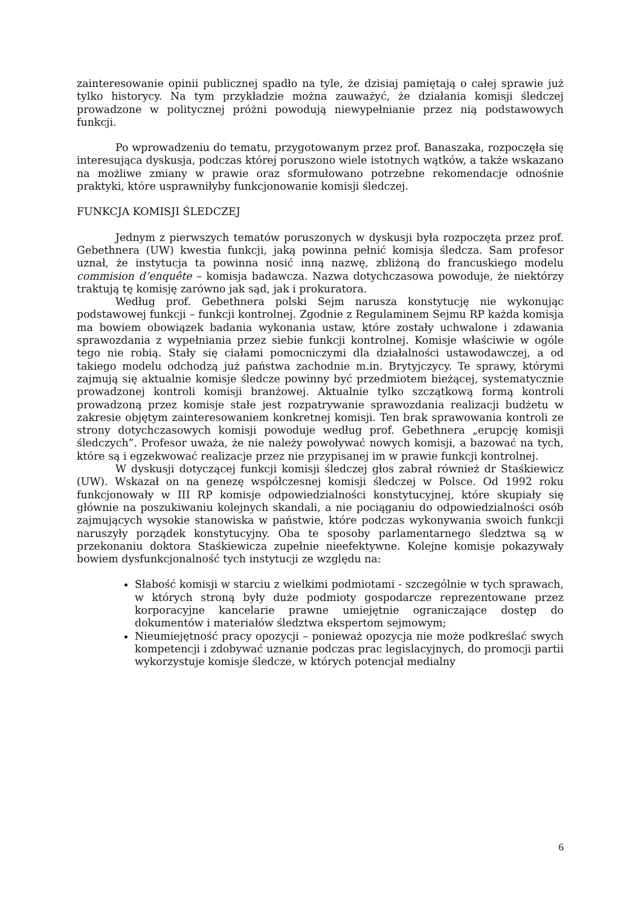zainteresowanie opinii publicznej spadło na tyle, że dzisiaj pamiętają o całej sprawie już tylko historycy. Na tym przykładzie można zauważyć, że działania komisji śledczej prowadzone w politycznej próżni powodują niewypełnianie przez nią podstawowych funkcji.
Po wprowadzeniu do tematu, przygotowanym przez prof. Banaszaka, rozpoczęła się interesująca dyskusja, podczas której poruszono wiele istotnych wątków, a także wskazano na możliwe zmiany w prawie oraz sformułowano potrzebne rekomendacje odnośnie praktyki, które usprawniłyby funkcjonowanie komisji śledczej.
FUNKCJA KOMISJI ŚLEDCZEJ
Jednym z pierwszych tematów poruszonych w dyskusji była rozpoczęta przez prof. Gebethnera (UW) kwestia funkcji, jaką powinna pełnić komisja śledcza. Sam profesor uznał, że instytucja ta powinna nosić inną nazwę, zbliżoną do francuskiego modelu commision d’enquête – komisja badawcza. Nazwa dotychczasowa powoduje, że niektórzy traktują tę komisję zarówno jak sąd, jak i prokuratora.
Według prof. Gebethnera polski Sejm narusza konstytucję nie wykonując podstawowej funkcji – funkcji kontrolnej. Zgodnie z Regulaminem Sejmu RP każda komisja ma bowiem obowiązek badania wykonania ustaw, które zostały uchwalone i zdawania sprawozdania z wypełniania przez siebie funkcji kontrolnej. Komisje właściwie w ogóle tego nie robią. Stały się ciałami pomocniczymi dla działalności ustawodawczej, a od takiego modelu odchodzą już państwa zachodnie m.in. Brytyjczycy. Te sprawy, którymi zajmują się aktualnie komisje śledcze powinny być przedmiotem bieżącej, systematycznie prowadzonej kontroli komisji branżowej. Aktualnie tylko szczątkową formą kontroli prowadzoną przez komisje stałe jest rozpatrywanie sprawozdania realizacji budżetu w zakresie objętym zainteresowaniem konkretnej komisji. Ten brak sprawowania kontroli ze strony dotychczasowych komisji powoduje według prof. Gebethnera „erupcję komisji śledczych”. Profesor uważa, że nie należy powoływać nowych komisji, a bazować na tych, które są i egzekwować realizacje przez nie przypisanej im w prawie funkcji kontrolnej.
W dyskusji dotyczącej funkcji komisji śledczej głos zabrał również dr Staśkiewicz (UW). Wskazał on na genezę współczesnej komisji śledczej w Polsce. Od 1992 roku funkcjonowały w III RP komisje odpowiedzialności konstytucyjnej, które skupiały się głównie na poszukiwaniu kolejnych skandali, a nie pociąganiu do odpowiedzialności osób zajmujących wysokie stanowiska w państwie, które podczas wykonywania swoich funkcji naruszyły porządek konstytucyjny. Oba te sposoby parlamentarnego śledztwa są w przekonaniu doktora Staśkiewicza zupełnie nieefektywne. Kolejne komisje pokazywały bowiem dysfunkcjonalność tych instytucji ze względu na:
Słabość komisji w starciu z wielkimi podmiotami - szczególnie w tych sprawach, w których stroną były duże podmioty gospodarcze reprezentowane przez korporacyjne kancelarie prawne umiejętnie ograniczające dostęp do dokumentów i materiałów śledztwa ekspertom sejmowym;
Nieumiejętność pracy opozycji – ponieważ opozycja nie może podkreślać swych kompetencji i zdobywać uznanie podczas prac legislacyjnych, do promocji partii wykorzystuje komisje śledcze, w których potencjał medialny
6